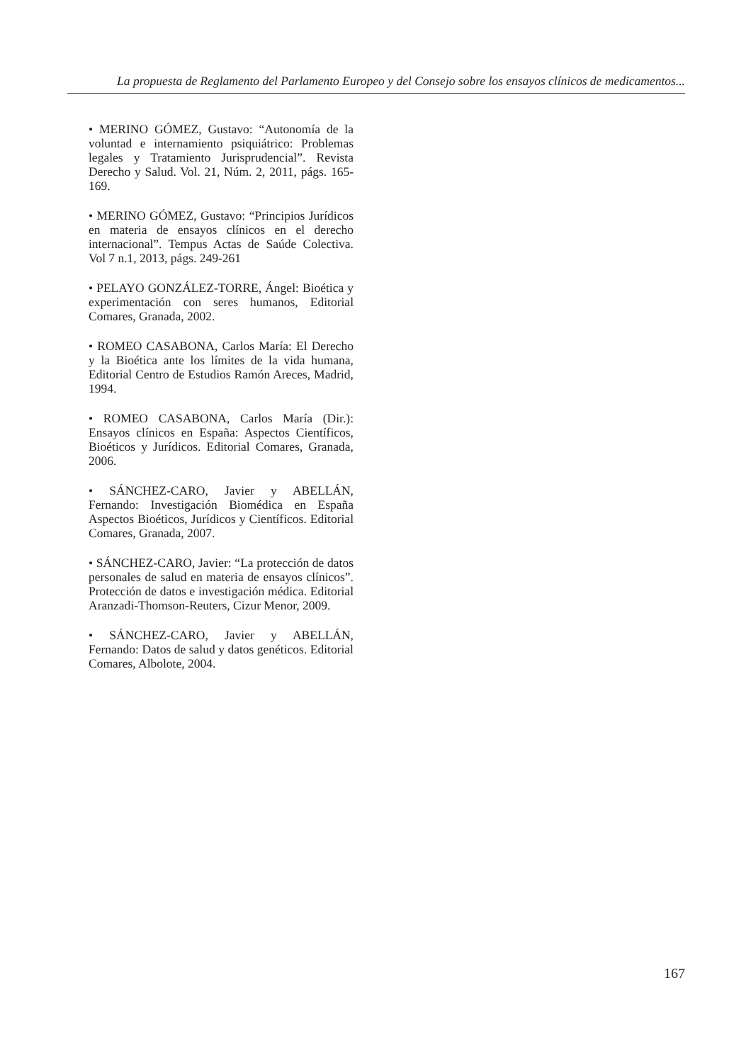La propuesta de Reglamento del Parlamento Europeo y del Consejo sobre los ensayos clínicos de medicamentos...
• MERINO GÓMEZ, Gustavo: “Autonomía de la voluntad e internamiento psiquiátrico: Problemas legales y Tratamiento Jurisprudencial”. Revista Derecho y Salud. Vol. 21, Núm. 2, 2011, págs. 165-169.
• MERINO GÓMEZ, Gustavo: “Principios Jurídicos en materia de ensayos clínicos en el derecho internacional”. Tempus Actas de Saúde Colectiva. Vol 7 n.1, 2013, págs. 249-261
• PELAYO GONZÁLEZ-TORRE, Ángel: Bioética y experimentación con seres humanos, Editorial Comares, Granada, 2002.
• ROMEO CASABONA, Carlos María: El Derecho y la Bioética ante los límites de la vida humana, Editorial Centro de Estudios Ramón Areces, Madrid, 1994.
• ROMEO CASABONA, Carlos María (Dir.): Ensayos clínicos en España: Aspectos Científicos, Bioéticos y Jurídicos. Editorial Comares, Granada, 2006.
• SÁNCHEZ-CARO, Javier y ABELLÁN, Fernando: Investigación Biomédica en España Aspectos Bioéticos, Jurídicos y Científicos. Editorial Comares, Granada, 2007.
• SÁNCHEZ-CARO, Javier: “La protección de datos personales de salud en materia de ensayos clínicos”. Protección de datos e investigación médica. Editorial Aranzadi-Thomson-Reuters, Cizur Menor, 2009.
• SÁNCHEZ-CARO, Javier y ABELLÁN, Fernando: Datos de salud y datos genéticos. Editorial Comares, Albolote, 2004.
167